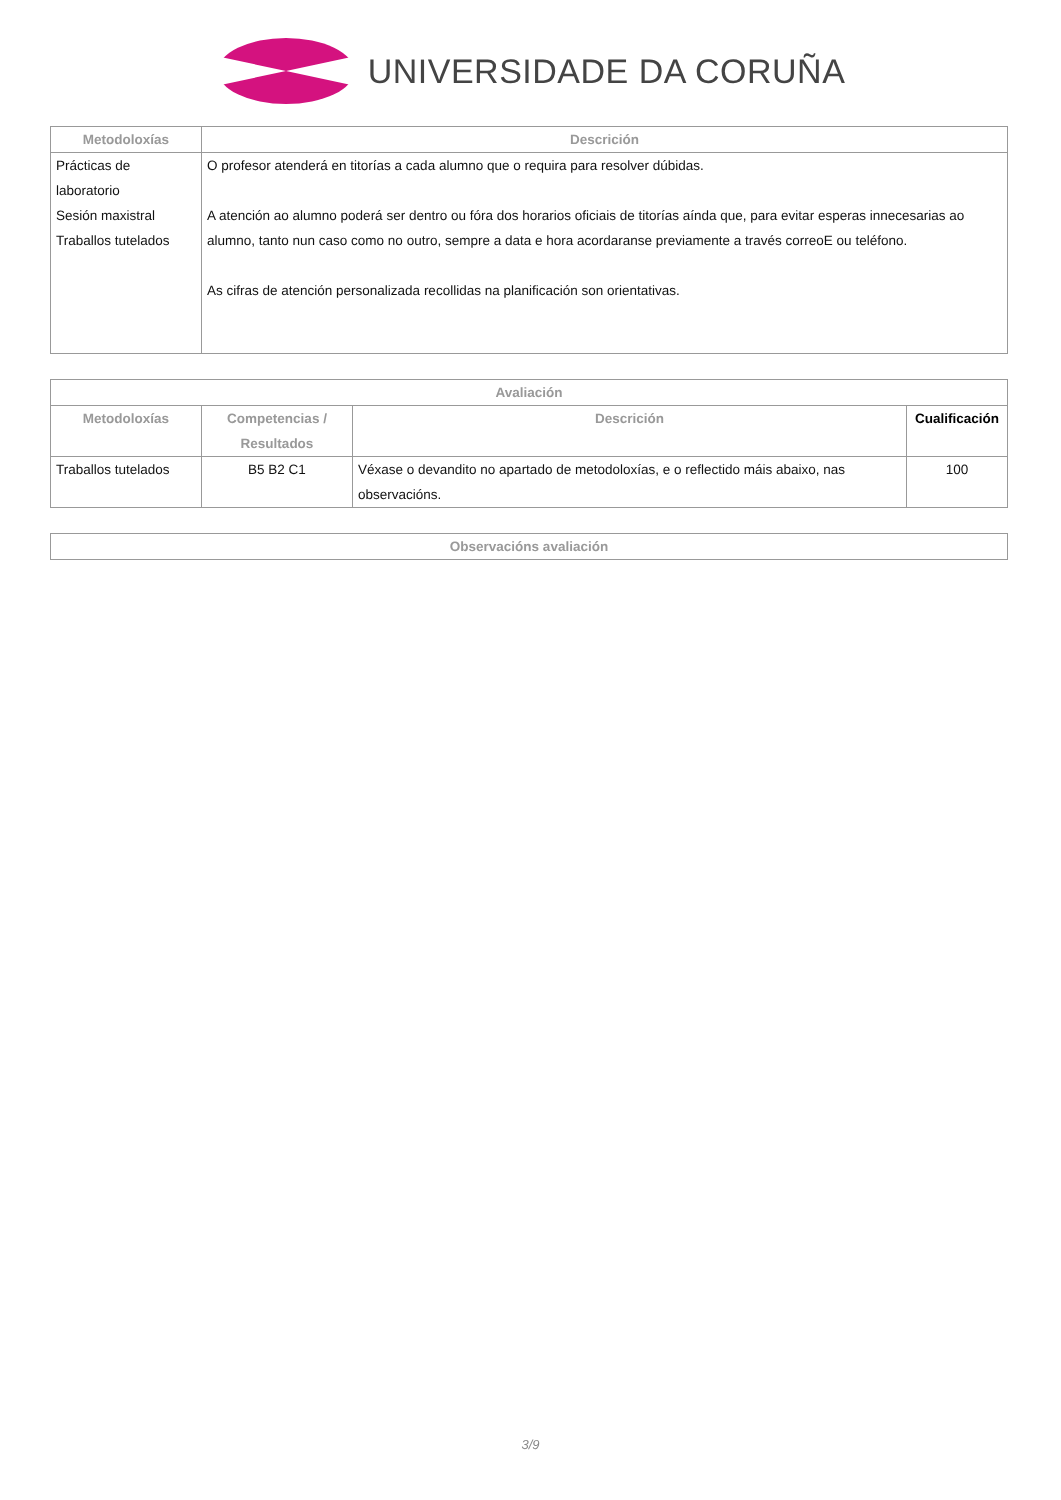UNIVERSIDADE DA CORUÑA
| Metodoloxías | Descrición |
| --- | --- |
| Prácticas de laboratorio Sesión maxistral Traballos tutelados | O profesor atenderá en titorías a cada alumno que o requira para resolver dúbidas. A atención ao alumno poderá ser dentro ou fóra dos horarios oficiais de titorías aínda que, para evitar esperas innecesarias ao alumno, tanto nun caso como no outro, sempre a data e hora acordaranse previamente a través correoE ou teléfono. As cifras de atención personalizada recollidas na planificación son orientativas. |
| Avaliación | | | |
| --- | --- | --- | --- |
| Metodoloxías | Competencias / Resultados | Descrición | Cualificación |
| Traballos tutelados | B5 B2 C1 | Véxase o devandito no apartado de metodoloxías, e o reflectido máis abaixo, nas observacións. | 100 |
| Observacións avaliación |
| --- |
3/9